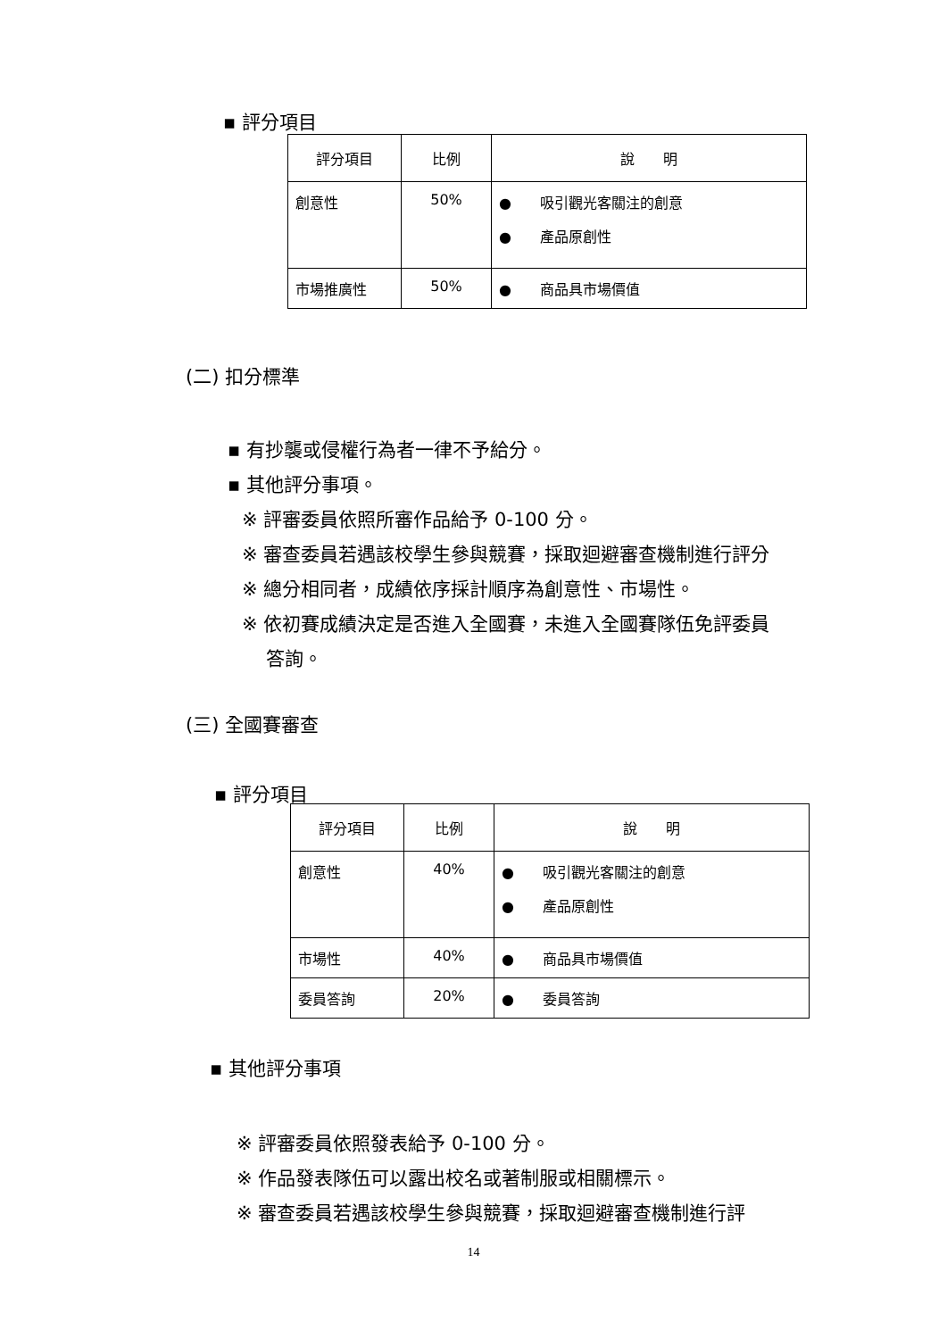▪ 評分項目
| 評分項目 | 比例 | 說 明 |
| --- | --- | --- |
| 創意性 | 50% | ● 吸引觀光客關注的創意 ● 產品原創性 |
| 市場推廣性 | 50% | ● 商品具市場價值 |
(二) 扣分標準
▪ 有抄襲或侵權行為者一律不予給分。
▪ 其他評分事項。
※ 評審委員依照所審作品給予 0-100 分。
※ 審查委員若遇該校學生參與競賽，採取迴避審查機制進行評分
※ 總分相同者，成績依序採計順序為創意性、市場性。
※ 依初賽成績決定是否進入全國賽，未進入全國賽隊伍免評委員
答詢。
(三) 全國賽審查
▪ 評分項目
| 評分項目 | 比例 | 說 明 |
| --- | --- | --- |
| 創意性 | 40% | ● 吸引觀光客關注的創意 ● 產品原創性 |
| 市場性 | 40% | ● 商品具市場價值 |
| 委員答詢 | 20% | ● 委員答詢 |
▪ 其他評分事項
※ 評審委員依照發表給予 0-100 分。
※ 作品發表隊伍可以露出校名或著制服或相關標示。
※ 審查委員若遇該校學生參與競賽，採取迴避審查機制進行評
14